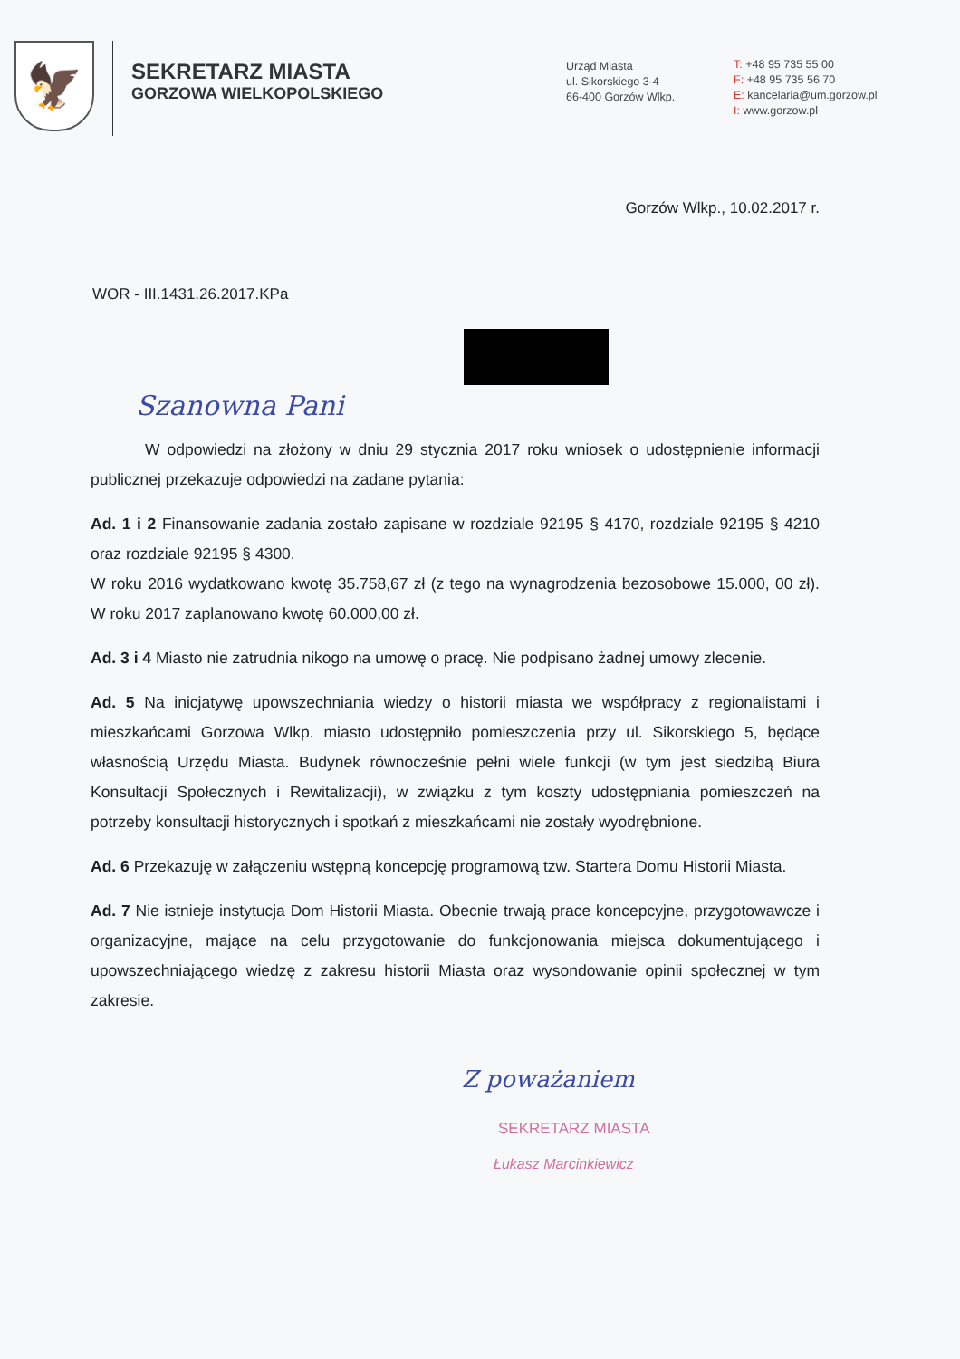🦅
SEKRETARZ MIASTA
GORZOWA WIELKOPOLSKIEGO
Urząd Miasta
ul. Sikorskiego 3-4
66-400 Gorzów Wlkp.
T: +48 95 735 55 00
F: +48 95 735 56 70
E: kancelaria@um.gorzow.pl
I: www.gorzow.pl
Gorzów Wlkp., 10.02.2017 r.
WOR - III.1431.26.2017.KPa
Szanowna Pani
W odpowiedzi na złożony w dniu 29 stycznia 2017 roku wniosek o udostępnienie informacji publicznej przekazuje odpowiedzi na zadane pytania:
Ad. 1 i 2 Finansowanie zadania zostało zapisane w rozdziale 92195 § 4170, rozdziale 92195 § 4210 oraz rozdziale 92195 § 4300.
W roku 2016 wydatkowano kwotę 35.758,67 zł (z tego na wynagrodzenia bezosobowe 15.000, 00 zł). W roku 2017 zaplanowano kwotę 60.000,00 zł.
Ad. 3 i 4 Miasto nie zatrudnia nikogo na umowę o pracę. Nie podpisano żadnej umowy zlecenie.
Ad. 5 Na inicjatywę upowszechniania wiedzy o historii miasta we współpracy z regionalistami i mieszkańcami Gorzowa Wlkp. miasto udostępniło pomieszczenia przy ul. Sikorskiego 5, będące własnością Urzędu Miasta. Budynek równocześnie pełni wiele funkcji (w tym jest siedzibą Biura Konsultacji Społecznych i Rewitalizacji), w związku z tym koszty udostępniania pomieszczeń na potrzeby konsultacji historycznych i spotkań z mieszkańcami nie zostały wyodrębnione.
Ad. 6 Przekazuję w załączeniu wstępną koncepcję programową tzw. Startera Domu Historii Miasta.
Ad. 7 Nie istnieje instytucja Dom Historii Miasta. Obecnie trwają prace koncepcyjne, przygotowawcze i organizacyjne, mające na celu przygotowanie do funkcjonowania miejsca dokumentującego i upowszechniającego wiedzę z zakresu historii Miasta oraz wysondowanie opinii społecznej w tym zakresie.
Z poważaniem
SEKRETARZ MIASTA
Łukasz Marcinkiewicz